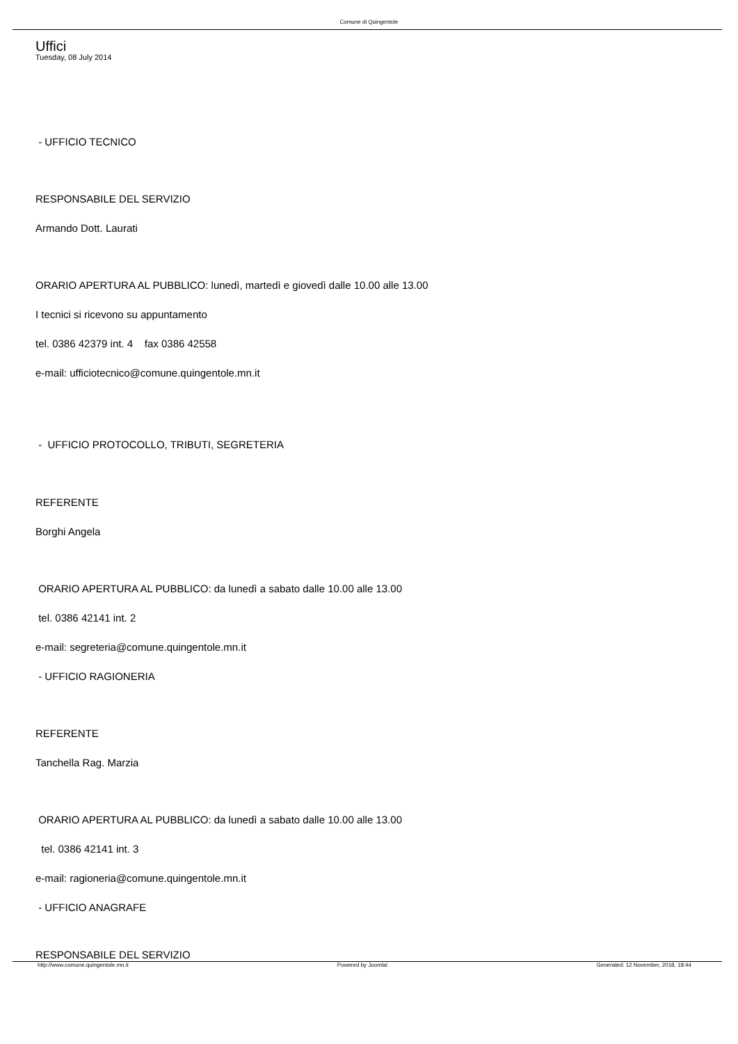Comune di Quingentole
Uffici
Tuesday, 08 July 2014
- UFFICIO TECNICO
RESPONSABILE DEL SERVIZIO
Armando Dott. Laurati
ORARIO APERTURA AL PUBBLICO: lunedì, martedì e giovedì dalle 10.00 alle 13.00
I tecnici si ricevono su appuntamento
tel. 0386 42379 int. 4 fax 0386 42558
e-mail: ufficiotecnico@comune.quingentole.mn.it
- UFFICIO PROTOCOLLO, TRIBUTI, SEGRETERIA
REFERENTE
Borghi Angela
ORARIO APERTURA AL PUBBLICO: da lunedì a sabato dalle 10.00 alle 13.00
tel. 0386 42141 int. 2
e-mail: segreteria@comune.quingentole.mn.it
- UFFICIO RAGIONERIA
REFERENTE
Tanchella Rag. Marzia
ORARIO APERTURA AL PUBBLICO: da lunedì a sabato dalle 10.00 alle 13.00
tel. 0386 42141 int. 3
e-mail: ragioneria@comune.quingentole.mn.it
- UFFICIO ANAGRAFE
RESPONSABILE DEL SERVIZIO
http://www.comune.quingentole.mn.it Powered by Joomla! Generated: 12 November, 2018, 18:44